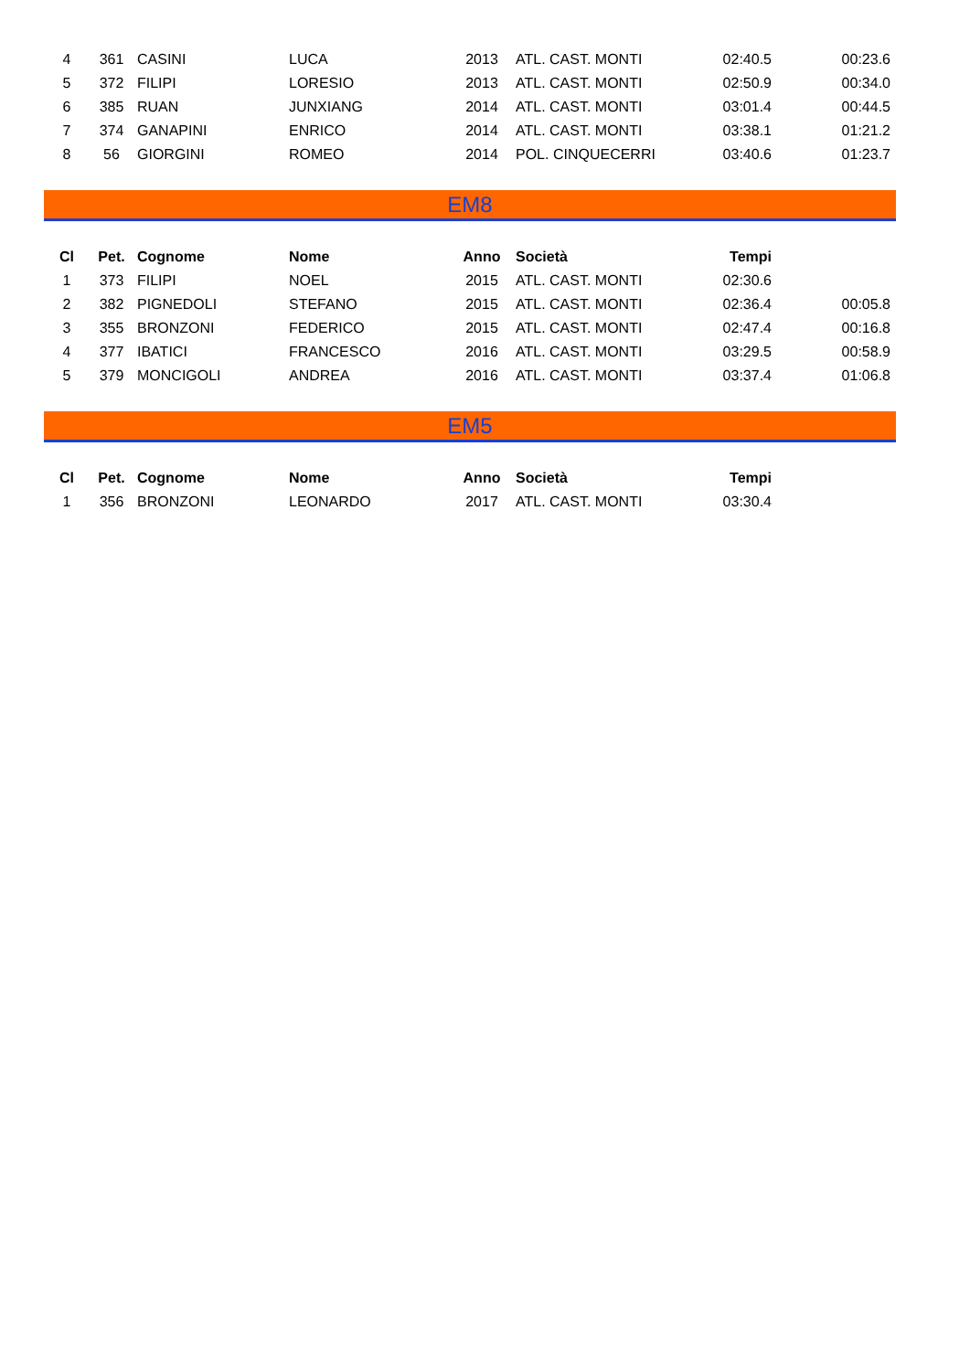| 4 | 361 | CASINI | LUCA | 2013 | ATL. CAST. MONTI | 02:40.5 | 00:23.6 |
| 5 | 372 | FILIPI | LORESIO | 2013 | ATL. CAST. MONTI | 02:50.9 | 00:34.0 |
| 6 | 385 | RUAN | JUNXIANG | 2014 | ATL. CAST. MONTI | 03:01.4 | 00:44.5 |
| 7 | 374 | GANAPINI | ENRICO | 2014 | ATL. CAST. MONTI | 03:38.1 | 01:21.2 |
| 8 | 56 | GIORGINI | ROMEO | 2014 | POL. CINQUECERRI | 03:40.6 | 01:23.7 |
EM8
| Cl | Pet. | Cognome | Nome | Anno | Società | Tempi | |
| --- | --- | --- | --- | --- | --- | --- | --- |
| 1 | 373 | FILIPI | NOEL | 2015 | ATL. CAST. MONTI | 02:30.6 | |
| 2 | 382 | PIGNEDOLI | STEFANO | 2015 | ATL. CAST. MONTI | 02:36.4 | 00:05.8 |
| 3 | 355 | BRONZONI | FEDERICO | 2015 | ATL. CAST. MONTI | 02:47.4 | 00:16.8 |
| 4 | 377 | IBATICI | FRANCESCO | 2016 | ATL. CAST. MONTI | 03:29.5 | 00:58.9 |
| 5 | 379 | MONCIGOLI | ANDREA | 2016 | ATL. CAST. MONTI | 03:37.4 | 01:06.8 |
EM5
| Cl | Pet. | Cognome | Nome | Anno | Società | Tempi | |
| --- | --- | --- | --- | --- | --- | --- | --- |
| 1 | 356 | BRONZONI | LEONARDO | 2017 | ATL. CAST. MONTI | 03:30.4 | |